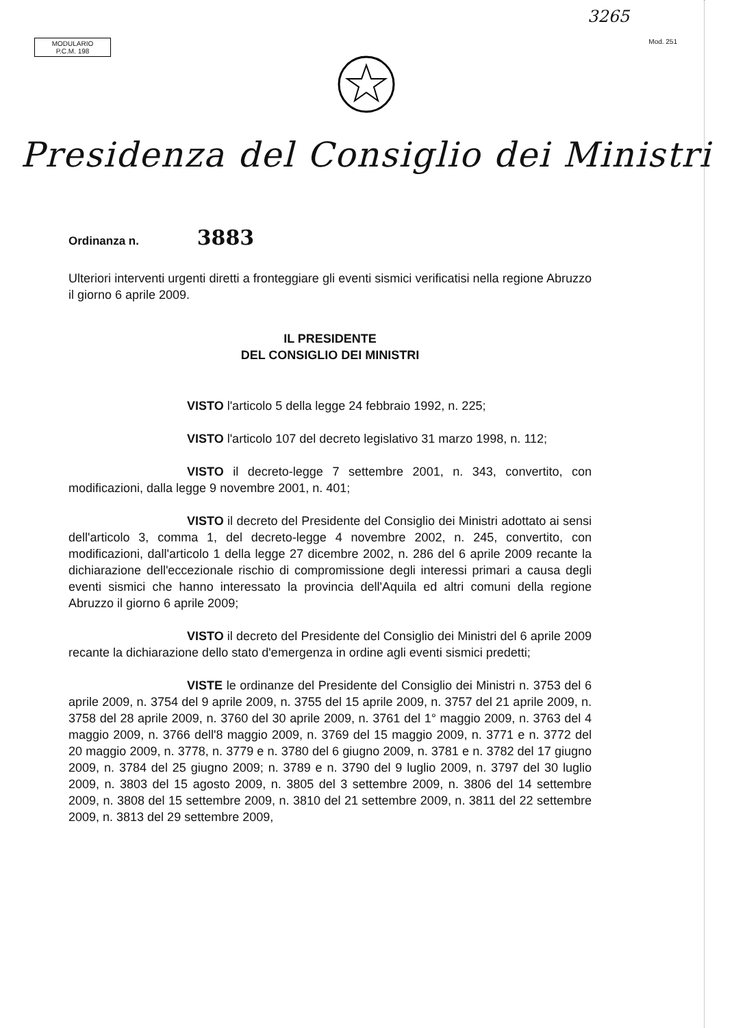3265
MODULARIO
P.C.M. 198
Mod. 251
Presidenza del Consiglio dei Ministri
Ordinanza n. 3883
Ulteriori interventi urgenti diretti a fronteggiare gli eventi sismici verificatisi nella regione Abruzzo il giorno 6 aprile 2009.
IL PRESIDENTE
DEL CONSIGLIO DEI MINISTRI
VISTO l'articolo 5 della legge 24 febbraio 1992, n. 225;
VISTO l'articolo 107 del decreto legislativo 31 marzo 1998, n. 112;
VISTO il decreto-legge 7 settembre 2001, n. 343, convertito, con modificazioni, dalla legge 9 novembre 2001, n. 401;
VISTO il decreto del Presidente del Consiglio dei Ministri adottato ai sensi dell'articolo 3, comma 1, del decreto-legge 4 novembre 2002, n. 245, convertito, con modificazioni, dall'articolo 1 della legge 27 dicembre 2002, n. 286 del 6 aprile 2009 recante la dichiarazione dell'eccezionale rischio di compromissione degli interessi primari a causa degli eventi sismici che hanno interessato la provincia dell'Aquila ed altri comuni della regione Abruzzo il giorno 6 aprile 2009;
VISTO il decreto del Presidente del Consiglio dei Ministri del 6 aprile 2009 recante la dichiarazione dello stato d'emergenza in ordine agli eventi sismici predetti;
VISTE le ordinanze del Presidente del Consiglio dei Ministri n. 3753 del 6 aprile 2009, n. 3754 del 9 aprile 2009, n. 3755 del 15 aprile 2009, n. 3757 del 21 aprile 2009, n. 3758 del 28 aprile 2009, n. 3760 del 30 aprile 2009, n. 3761 del 1° maggio 2009, n. 3763 del 4 maggio 2009, n. 3766 dell'8 maggio 2009, n. 3769 del 15 maggio 2009, n. 3771 e n. 3772 del 20 maggio 2009, n. 3778, n. 3779 e n. 3780 del 6 giugno 2009, n. 3781 e n. 3782 del 17 giugno 2009, n. 3784 del 25 giugno 2009; n. 3789 e n. 3790 del 9 luglio 2009, n. 3797 del 30 luglio 2009, n. 3803 del 15 agosto 2009, n. 3805 del 3 settembre 2009, n. 3806 del 14 settembre 2009, n. 3808 del 15 settembre 2009, n. 3810 del 21 settembre 2009, n. 3811 del 22 settembre 2009, n. 3813 del 29 settembre 2009,